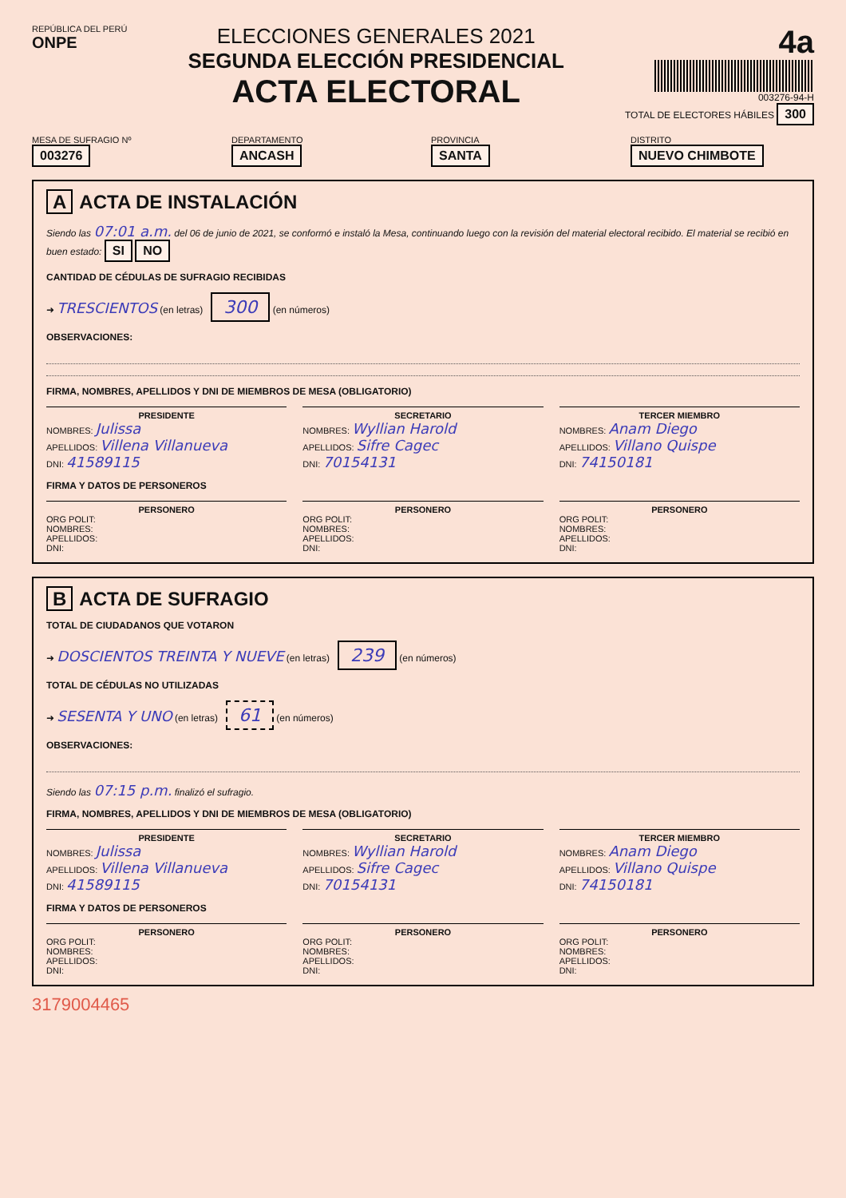REPÚBLICA DEL PERÚ
ONPE
ELECCIONES GENERALES 2021
SEGUNDA ELECCIÓN PRESIDENCIAL
ACTA ELECTORAL
4a
003276-94-H
TOTAL DE ELECTORES HÁBILES 300
MESA DE SUFRAGIO Nº
003276
DEPARTAMENTO
ANCASH
PROVINCIA
SANTA
DISTRITO
NUEVO CHIMBOTE
A ACTA DE INSTALACIÓN
Siendo las 07:01 a.m. del 06 de junio de 2021, se conformó e instaló la Mesa, continuando luego con la revisión del material electoral recibido. El material se recibió en buen estado: SI NO
CANTIDAD DE CÉDULAS DE SUFRAGIO RECIBIDAS
➜ TRESCIENTOS (en letras) 300 (en números)
OBSERVACIONES:
FIRMA, NOMBRES, APELLIDOS Y DNI DE MIEMBROS DE MESA (OBLIGATORIO)
PRESIDENTE
NOMBRES: Julissa
APELLIDOS: Villena Villanueva
DNI: 41589115
SECRETARIO
NOMBRES: Wyllian Harold
APELLIDOS: Sifre Cagec
DNI: 70154131
TERCER MIEMBRO
NOMBRES: Anam Diego
APELLIDOS: Villano Quispe
DNI: 74150181
FIRMA Y DATOS DE PERSONEROS
PERSONERO
ORG POLIT:
NOMBRES:
APELLIDOS:
DNI:
PERSONERO
ORG POLIT:
NOMBRES:
APELLIDOS:
DNI:
PERSONERO
ORG POLIT:
NOMBRES:
APELLIDOS:
DNI:
B ACTA DE SUFRAGIO
TOTAL DE CIUDADANOS QUE VOTARON
➜ DOSCIENTOS TREINTA Y NUEVE (en letras) 239 (en números)
TOTAL DE CÉDULAS NO UTILIZADAS
➜ SESENTA Y UNO (en letras) 61 (en números)
OBSERVACIONES:
Siendo las 07:15 p.m. finalizó el sufragio.
FIRMA, NOMBRES, APELLIDOS Y DNI DE MIEMBROS DE MESA (OBLIGATORIO)
PRESIDENTE
NOMBRES: Julissa
APELLIDOS: Villena Villanueva
DNI: 41589115
SECRETARIO
NOMBRES: Wyllian Harold
APELLIDOS: Sifre Cagec
DNI: 70154131
TERCER MIEMBRO
NOMBRES: Anam Diego
APELLIDOS: Villano Quispe
DNI: 74150181
FIRMA Y DATOS DE PERSONEROS
PERSONERO
ORG POLIT:
NOMBRES:
APELLIDOS:
DNI:
PERSONERO
ORG POLIT:
NOMBRES:
APELLIDOS:
DNI:
PERSONERO
ORG POLIT:
NOMBRES:
APELLIDOS:
DNI:
3179004465